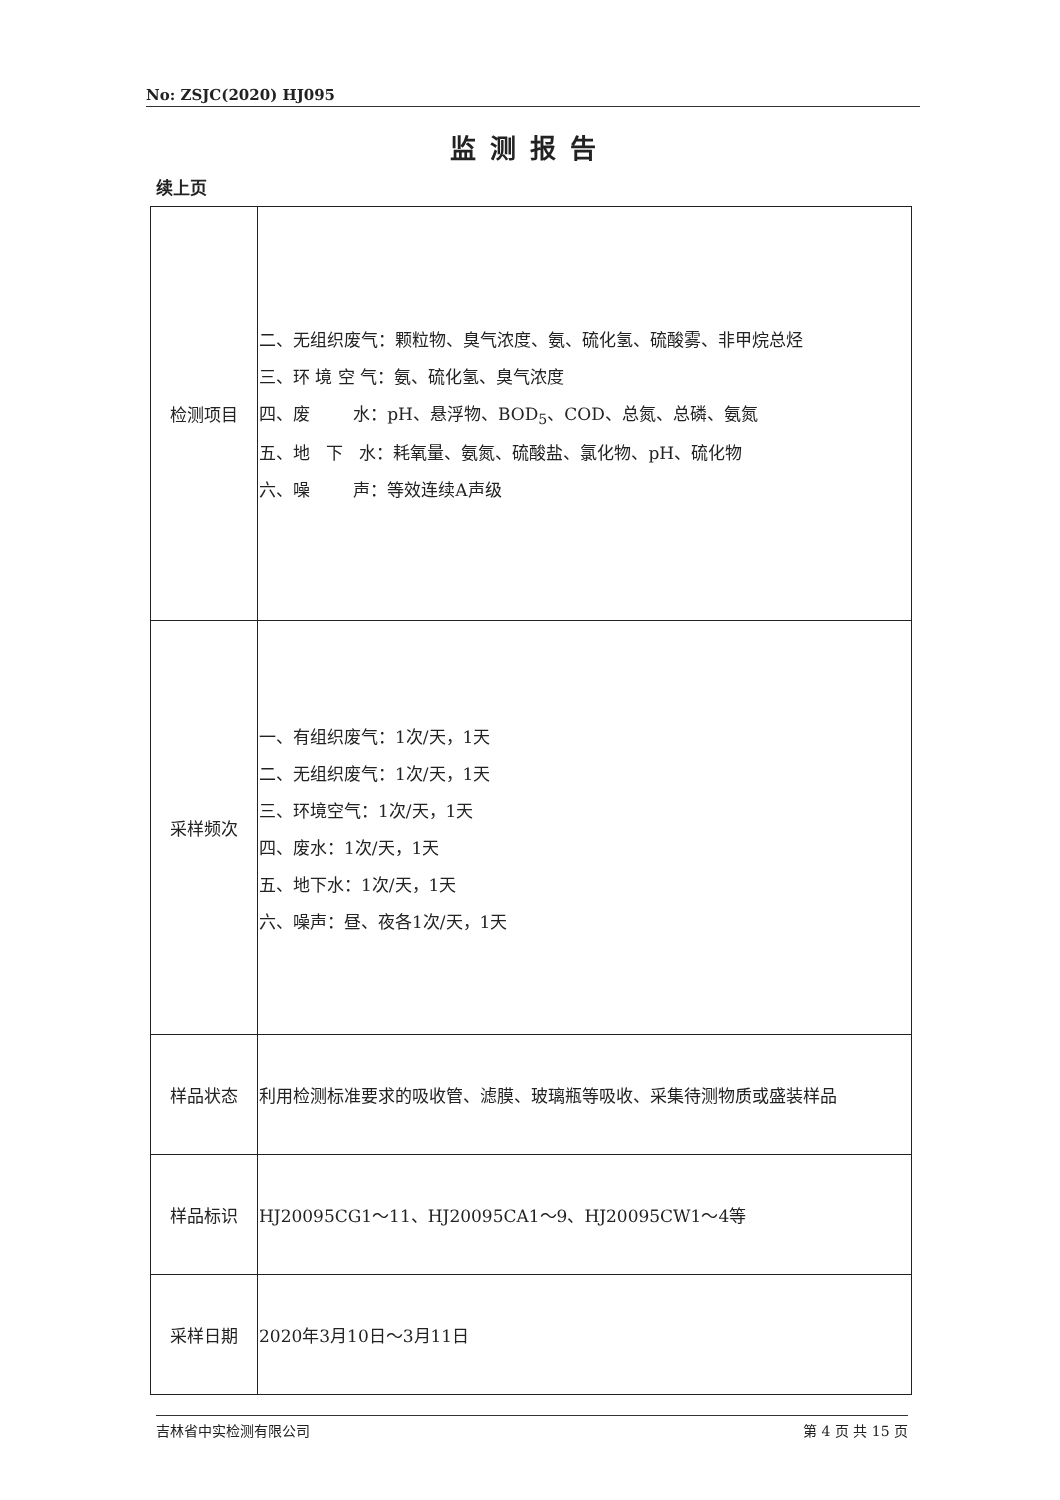No: ZSJC(2020) HJ095
监测报告
续上页
| 检测项目 | 二、无组织废气：颗粒物、臭气浓度、氨、硫化氢、硫酸雾、非甲烷总烃 三、环 境 空 气：氨、硫化氢、臭气浓度 四、废 水：pH、悬浮物、BOD<sub>5</sub>、COD、总氮、总磷、氨氮 五、地 下 水：耗氧量、氨氮、硫酸盐、氯化物、pH、硫化物 六、噪 声：等效连续A声级 |
| 采样频次 | 一、有组织废气：1次/天，1天 二、无组织废气：1次/天，1天 三、环境空气：1次/天，1天 四、废水：1次/天，1天 五、地下水：1次/天，1天 六、噪声：昼、夜各1次/天，1天 |
| 样品状态 | 利用检测标准要求的吸收管、滤膜、玻璃瓶等吸收、采集待测物质或盛装样品 |
| 样品标识 | HJ20095CG1～11、HJ20095CA1～9、HJ20095CW1～4等 |
| 采样日期 | 2020年3月10日～3月11日 |
吉林省中实检测有限公司 第 4 页 共 15 页